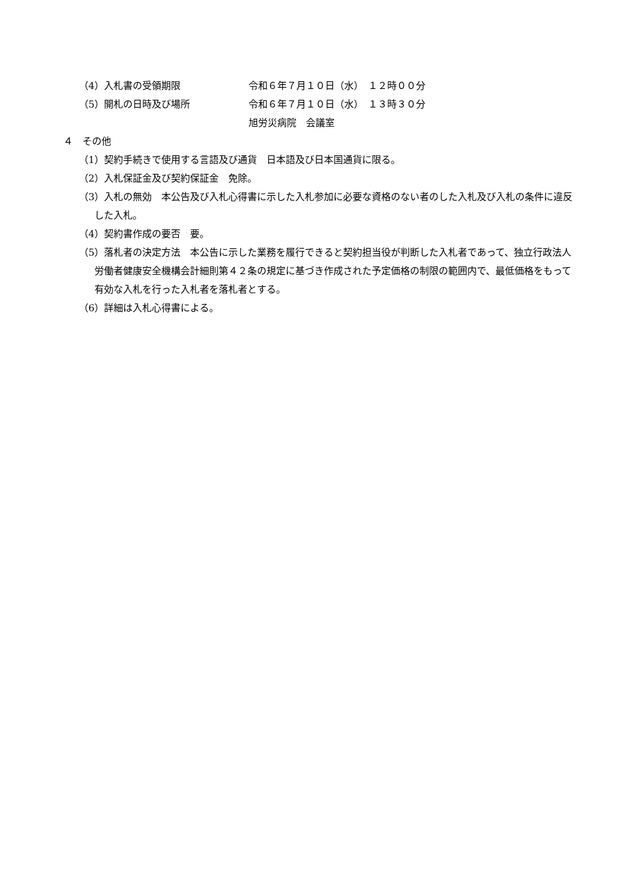（4）入札書の受領期限 令和６年７月１０日（水）　１２時００分
（5）開札の日時及び場所 令和６年７月１０日（水）　１３時３０分
旭労災病院　会議室
４　その他
（1）契約手続きで使用する言語及び通貨　日本語及び日本国通貨に限る。
（2）入札保証金及び契約保証金　免除。
（3）入札の無効　本公告及び入札心得書に示した入札参加に必要な資格のない者のした入札及び入札の条件に違反した入札。
（4）契約書作成の要否　要。
（5）落札者の決定方法　本公告に示した業務を履行できると契約担当役が判断した入札者であって、独立行政法人労働者健康安全機構会計細則第４２条の規定に基づき作成された予定価格の制限の範囲内で、最低価格をもって有効な入札を行った入札者を落札者とする。
（6）詳細は入札心得書による。